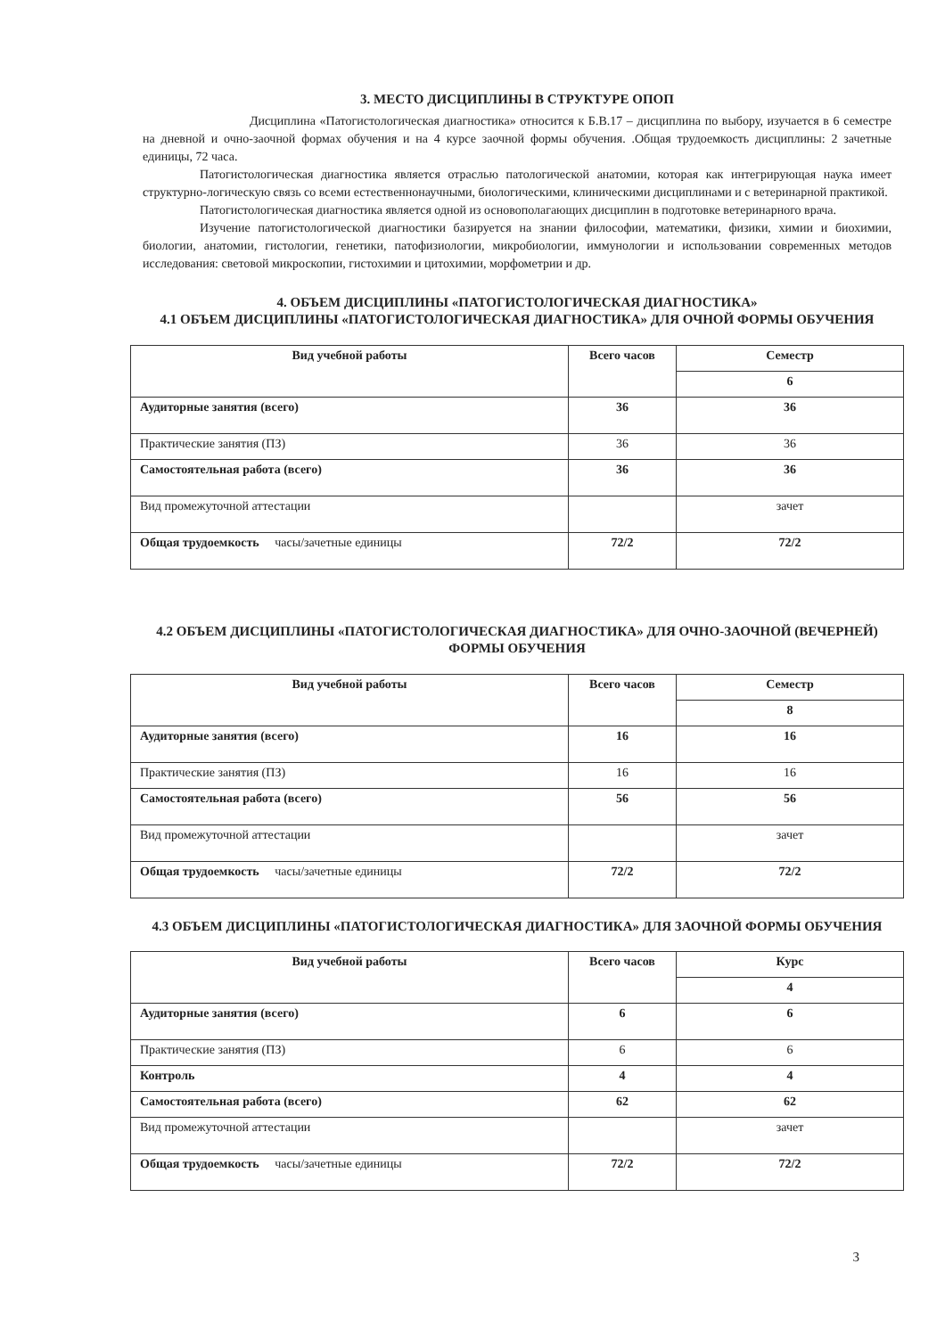3. МЕСТО ДИСЦИПЛИНЫ В СТРУКТУРЕ ОПОП
Дисциплина «Патогистологическая диагностика» относится к Б.В.17 – дисциплина по выбору, изучается в 6 семестре на дневной и очно-заочной формах обучения и на 4 курсе заочной формы обучения. .Общая трудоемкость дисциплины: 2 зачетные единицы, 72 часа.
Патогистологическая диагностика является отраслью патологической анатомии, которая как интегрирующая наука имеет структурно-логическую связь со всеми естественнонаучными, биологическими, клиническими дисциплинами и с ветеринарной практикой.
Патогистологическая диагностика является одной из основополагающих дисциплин в подготовке ветеринарного врача.
Изучение патогистологической диагностики базируется на знании философии, математики, физики, химии и биохимии, биологии, анатомии, гистологии, генетики, патофизиологии, микробиологии, иммунологии и использовании современных методов исследования: световой микроскопии, гистохимии и цитохимии, морфометрии и др.
4. ОБЪЕМ ДИСЦИПЛИНЫ «ПАТОГИСТОЛОГИЧЕСКАЯ ДИАГНОСТИКА»
4.1 ОБЪЕМ ДИСЦИПЛИНЫ «ПАТОГИСТОЛОГИЧЕСКАЯ ДИАГНОСТИКА» ДЛЯ ОЧНОЙ ФОРМЫ ОБУЧЕНИЯ
| Вид учебной работы | Всего часов | Семестр |
| --- | --- | --- |
| | | 6 |
| Аудиторные занятия (всего) | 36 | 36 |
| Практические занятия (ПЗ) | 36 | 36 |
| Самостоятельная работа (всего) | 36 | 36 |
| Вид промежуточной аттестации | | зачет |
| Общая трудоемкость часы/зачетные единицы | 72/2 | 72/2 |
4.2 ОБЪЕМ ДИСЦИПЛИНЫ «ПАТОГИСТОЛОГИЧЕСКАЯ ДИАГНОСТИКА» ДЛЯ ОЧНО-ЗАОЧНОЙ (ВЕЧЕРНЕЙ) ФОРМЫ ОБУЧЕНИЯ
| Вид учебной работы | Всего часов | Семестр |
| --- | --- | --- |
| | | 8 |
| Аудиторные занятия (всего) | 16 | 16 |
| Практические занятия (ПЗ) | 16 | 16 |
| Самостоятельная работа (всего) | 56 | 56 |
| Вид промежуточной аттестации | | зачет |
| Общая трудоемкость часы/зачетные единицы | 72/2 | 72/2 |
4.3 ОБЪЕМ ДИСЦИПЛИНЫ «ПАТОГИСТОЛОГИЧЕСКАЯ ДИАГНОСТИКА» ДЛЯ ЗАОЧНОЙ ФОРМЫ ОБУЧЕНИЯ
| Вид учебной работы | Всего часов | Курс |
| --- | --- | --- |
| | | 4 |
| Аудиторные занятия (всего) | 6 | 6 |
| Практические занятия (ПЗ) | 6 | 6 |
| Контроль | 4 | 4 |
| Самостоятельная работа (всего) | 62 | 62 |
| Вид промежуточной аттестации | | зачет |
| Общая трудоемкость часы/зачетные единицы | 72/2 | 72/2 |
3